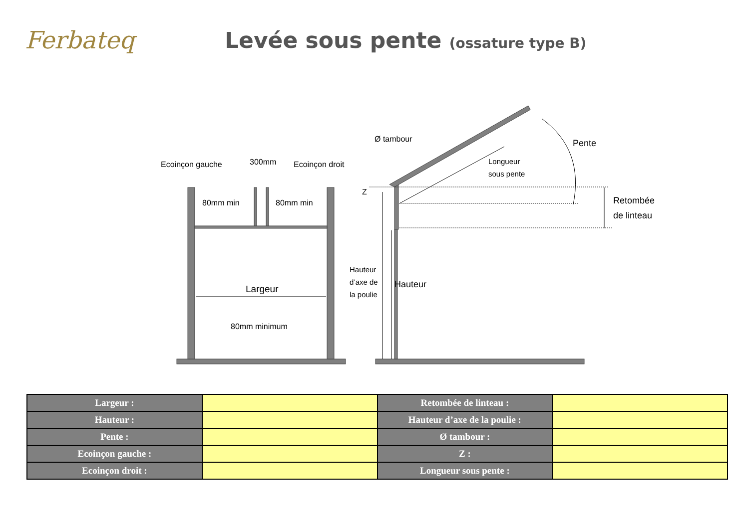Ferbateq
Levée sous pente (ossature type B)
Ecoinçon gauche
300mm
Ecoinçon droit
80mm min
80mm min
Largeur
80mm minimum
Ø tambour
Pente
Longueur
sous pente
Z
Retombée
de linteau
Hauteur
d’axe de
la poulie
Hauteur
| Largeur : | | Retombée de linteau : | |
| Hauteur : | | Hauteur d’axe de la poulie : | |
| Pente : | | Ø tambour : | |
| Ecoinçon gauche : | | Z : | |
| Ecoinçon droit : | | Longueur sous pente : | |